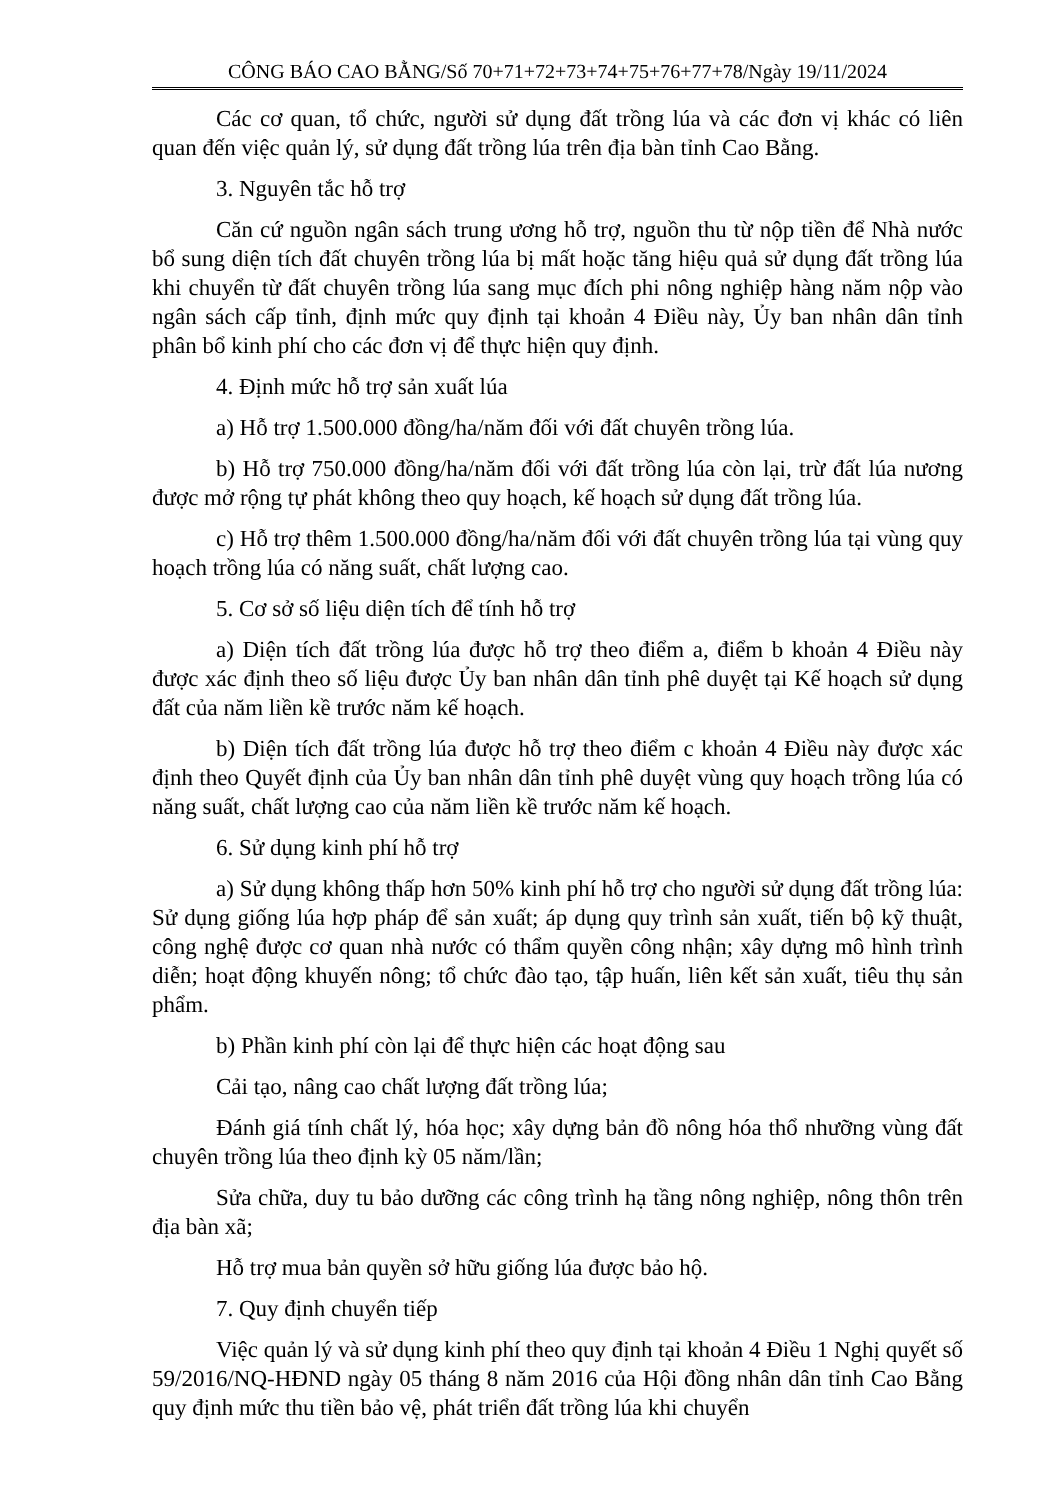CÔNG BÁO CAO BẰNG/Số 70+71+72+73+74+75+76+77+78/Ngày 19/11/2024
Các cơ quan, tổ chức, người sử dụng đất trồng lúa và các đơn vị khác có liên quan đến việc quản lý, sử dụng đất trồng lúa trên địa bàn tỉnh Cao Bằng.
3. Nguyên tắc hỗ trợ
Căn cứ nguồn ngân sách trung ương hỗ trợ, nguồn thu từ nộp tiền để Nhà nước bổ sung diện tích đất chuyên trồng lúa bị mất hoặc tăng hiệu quả sử dụng đất trồng lúa khi chuyển từ đất chuyên trồng lúa sang mục đích phi nông nghiệp hàng năm nộp vào ngân sách cấp tỉnh, định mức quy định tại khoản 4 Điều này, Ủy ban nhân dân tỉnh phân bổ kinh phí cho các đơn vị để thực hiện quy định.
4. Định mức hỗ trợ sản xuất lúa
a) Hỗ trợ 1.500.000 đồng/ha/năm đối với đất chuyên trồng lúa.
b) Hỗ trợ 750.000 đồng/ha/năm đối với đất trồng lúa còn lại, trừ đất lúa nương được mở rộng tự phát không theo quy hoạch, kế hoạch sử dụng đất trồng lúa.
c) Hỗ trợ thêm 1.500.000 đồng/ha/năm đối với đất chuyên trồng lúa tại vùng quy hoạch trồng lúa có năng suất, chất lượng cao.
5. Cơ sở số liệu diện tích để tính hỗ trợ
a) Diện tích đất trồng lúa được hỗ trợ theo điểm a, điểm b khoản 4 Điều này được xác định theo số liệu được Ủy ban nhân dân tỉnh phê duyệt tại Kế hoạch sử dụng đất của năm liền kề trước năm kế hoạch.
b) Diện tích đất trồng lúa được hỗ trợ theo điểm c khoản 4 Điều này được xác định theo Quyết định của Ủy ban nhân dân tỉnh phê duyệt vùng quy hoạch trồng lúa có năng suất, chất lượng cao của năm liền kề trước năm kế hoạch.
6. Sử dụng kinh phí hỗ trợ
a) Sử dụng không thấp hơn 50% kinh phí hỗ trợ cho người sử dụng đất trồng lúa: Sử dụng giống lúa hợp pháp để sản xuất; áp dụng quy trình sản xuất, tiến bộ kỹ thuật, công nghệ được cơ quan nhà nước có thẩm quyền công nhận; xây dựng mô hình trình diễn; hoạt động khuyến nông; tổ chức đào tạo, tập huấn, liên kết sản xuất, tiêu thụ sản phẩm.
b) Phần kinh phí còn lại để thực hiện các hoạt động sau
Cải tạo, nâng cao chất lượng đất trồng lúa;
Đánh giá tính chất lý, hóa học; xây dựng bản đồ nông hóa thổ nhưỡng vùng đất chuyên trồng lúa theo định kỳ 05 năm/lần;
Sửa chữa, duy tu bảo dưỡng các công trình hạ tầng nông nghiệp, nông thôn trên địa bàn xã;
Hỗ trợ mua bản quyền sở hữu giống lúa được bảo hộ.
7. Quy định chuyển tiếp
Việc quản lý và sử dụng kinh phí theo quy định tại khoản 4 Điều 1 Nghị quyết số 59/2016/NQ-HĐND ngày 05 tháng 8 năm 2016 của Hội đồng nhân dân tỉnh Cao Bằng quy định mức thu tiền bảo vệ, phát triển đất trồng lúa khi chuyển